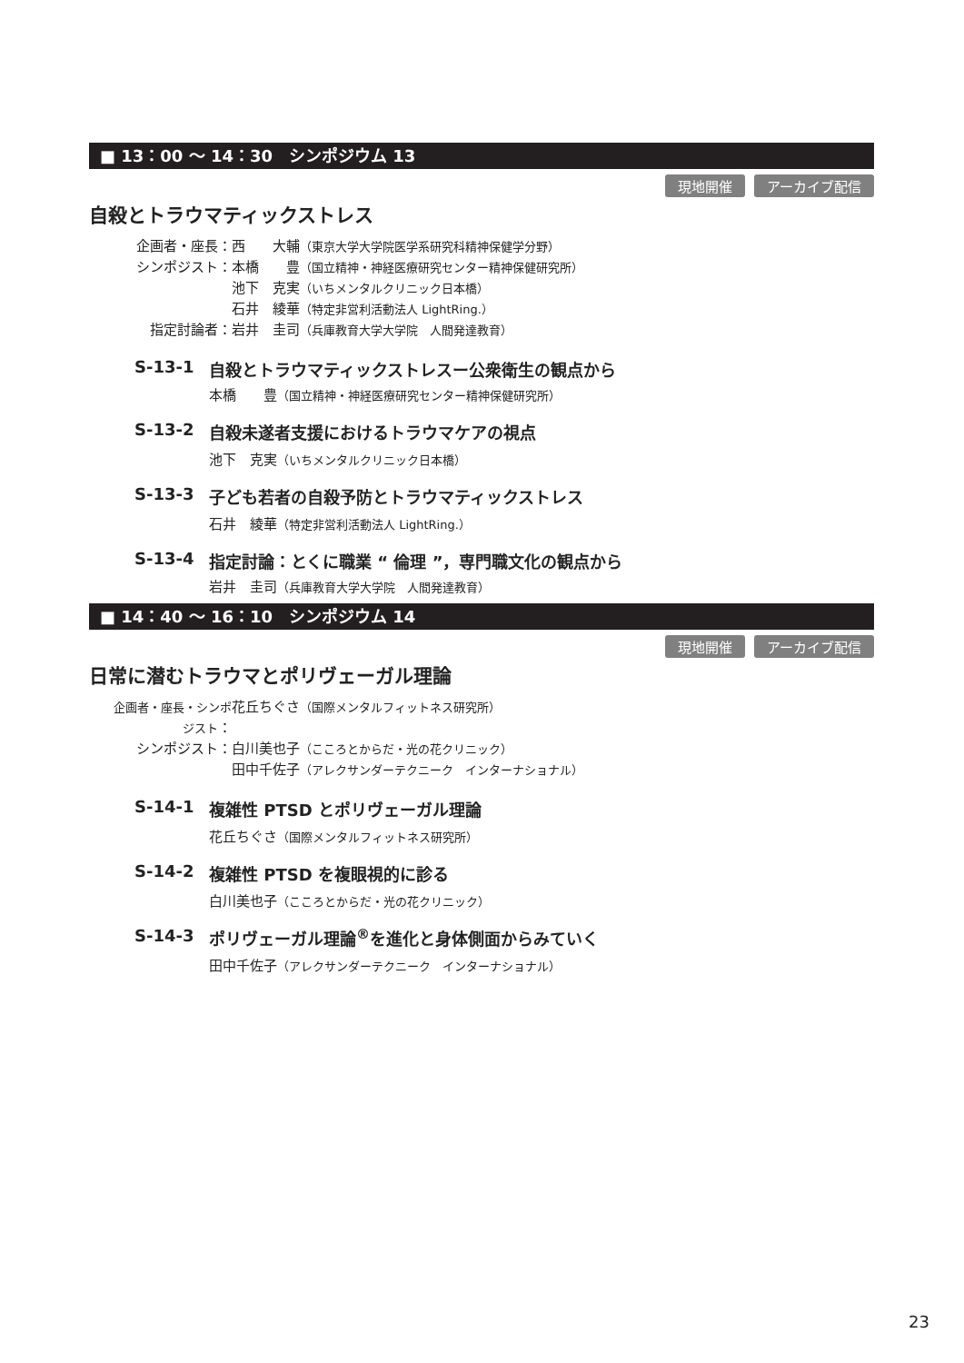■ 13：00 ～ 14：30　シンポジウム 13
現地開催 アーカイブ配信
自殺とトラウマティックストレス
企画者・座長： 西　　大輔（東京大学大学院医学系研究科精神保健学分野）
シンポジスト： 本橋　　豊（国立精神・神経医療研究センター精神保健研究所）
池下　克実（いちメンタルクリニック日本橋）
石井　綾華（特定非営利活動法人 LightRing.）
指定討論者： 岩井　圭司（兵庫教育大学大学院　人間発達教育）
S-13-1 自殺とトラウマティックストレスー公衆衛生の観点から
本橋　　豊（国立精神・神経医療研究センター精神保健研究所）
S-13-2 自殺未遂者支援におけるトラウマケアの視点
池下　克実（いちメンタルクリニック日本橋）
S-13-3 子ども若者の自殺予防とトラウマティックストレス
石井　綾華（特定非営利活動法人 LightRing.）
S-13-4 指定討論：とくに職業 “ 倫理 ”，専門職文化の観点から
岩井　圭司（兵庫教育大学大学院　人間発達教育）
■ 14：40 ～ 16：10　シンポジウム 14
現地開催 アーカイブ配信
日常に潜むトラウマとポリヴェーガル理論
企画者・座長・シンポジスト： 花丘ちぐさ（国際メンタルフィットネス研究所）
シンポジスト： 白川美也子（こころとからだ・光の花クリニック）
田中千佐子（アレクサンダーテクニーク　インターナショナル）
S-14-1 複雑性 PTSD とポリヴェーガル理論
花丘ちぐさ（国際メンタルフィットネス研究所）
S-14-2 複雑性 PTSD を複眼視的に診る
白川美也子（こころとからだ・光の花クリニック）
S-14-3 ポリヴェーガル理論<sup>®</sup> を進化と身体側面からみていく
田中千佐子（アレクサンダーテクニーク　インターナショナル）
23